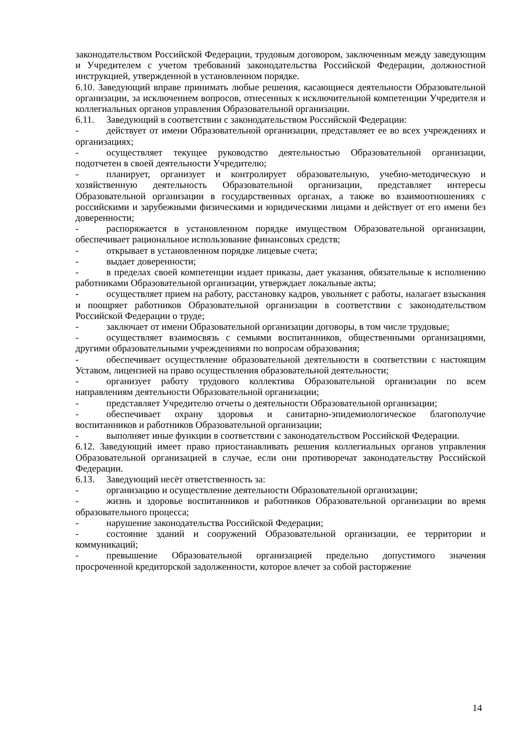законодательством Российской Федерации, трудовым договором, заключенным между заведующим и Учредителем с учетом требований законодательства Российской Федерации, должностной инструкцией, утвержденной в установленном порядке.
6.10. Заведующий вправе принимать любые решения, касающиеся деятельности Образовательной организации, за исключением вопросов, отнесенных к исключительной компетенции Учредителя и коллегиальных органов управления Образовательной организации.
6.11. Заведующий в соответствии с законодательством Российской Федерации:
- действует от имени Образовательной организации, представляет ее во всех учреждениях и организациях;
- осуществляет текущее руководство деятельностью Образовательной организации, подотчетен в своей деятельности Учредителю;
- планирует, организует и контролирует образовательную, учебно-методическую и хозяйственную деятельность Образовательной организации, представляет интересы Образовательной организации в государственных органах, а также во взаимоотношениях с российскими и зарубежными физическими и юридическими лицами и действует от его имени без доверенности;
- распоряжается в установленном порядке имуществом Образовательной организации, обеспечивает рациональное использование финансовых средств;
- открывает в установленном порядке лицевые счета;
- выдает доверенности;
- в пределах своей компетенции издает приказы, дает указания, обязательные к исполнению работниками Образовательной организации, утверждает локальные акты;
- осуществляет прием на работу, расстановку кадров, увольняет с работы, налагает взыскания и поощряет работников Образовательной организации в соответствии с законодательством Российской Федерации о труде;
- заключает от имени Образовательной организации договоры, в том числе трудовые;
- осуществляет взаимосвязь с семьями воспитанников, общественными организациями, другими образовательными учреждениями по вопросам образования;
- обеспечивает осуществление образовательной деятельности в соответствии с настоящим Уставом, лицензией на право осуществления образовательной деятельности;
- организует работу трудового коллектива Образовательной организации по всем направлениям деятельности Образовательной организации;
- представляет Учредителю отчеты о деятельности Образовательной организации;
- обеспечивает охрану здоровья и санитарно-эпидемиологическое благополучие воспитанников и работников Образовательной организации;
- выполняет иные функции в соответствии с законодательством Российской Федерации.
6.12. Заведующий имеет право приостанавливать решения коллегиальных органов управления Образовательной организацией в случае, если они противоречат законодательству Российской Федерации.
6.13. Заведующий несёт ответственность за:
- организацию и осуществление деятельности Образовательной организации;
- жизнь и здоровье воспитанников и работников Образовательной организации во время образовательного процесса;
- нарушение законодательства Российской Федерации;
- состояние зданий и сооружений Образовательной организации, ее территории и коммуникаций;
- превышение Образовательной организацией предельно допустимого значения просроченной кредиторской задолженности, которое влечет за собой расторжение
14